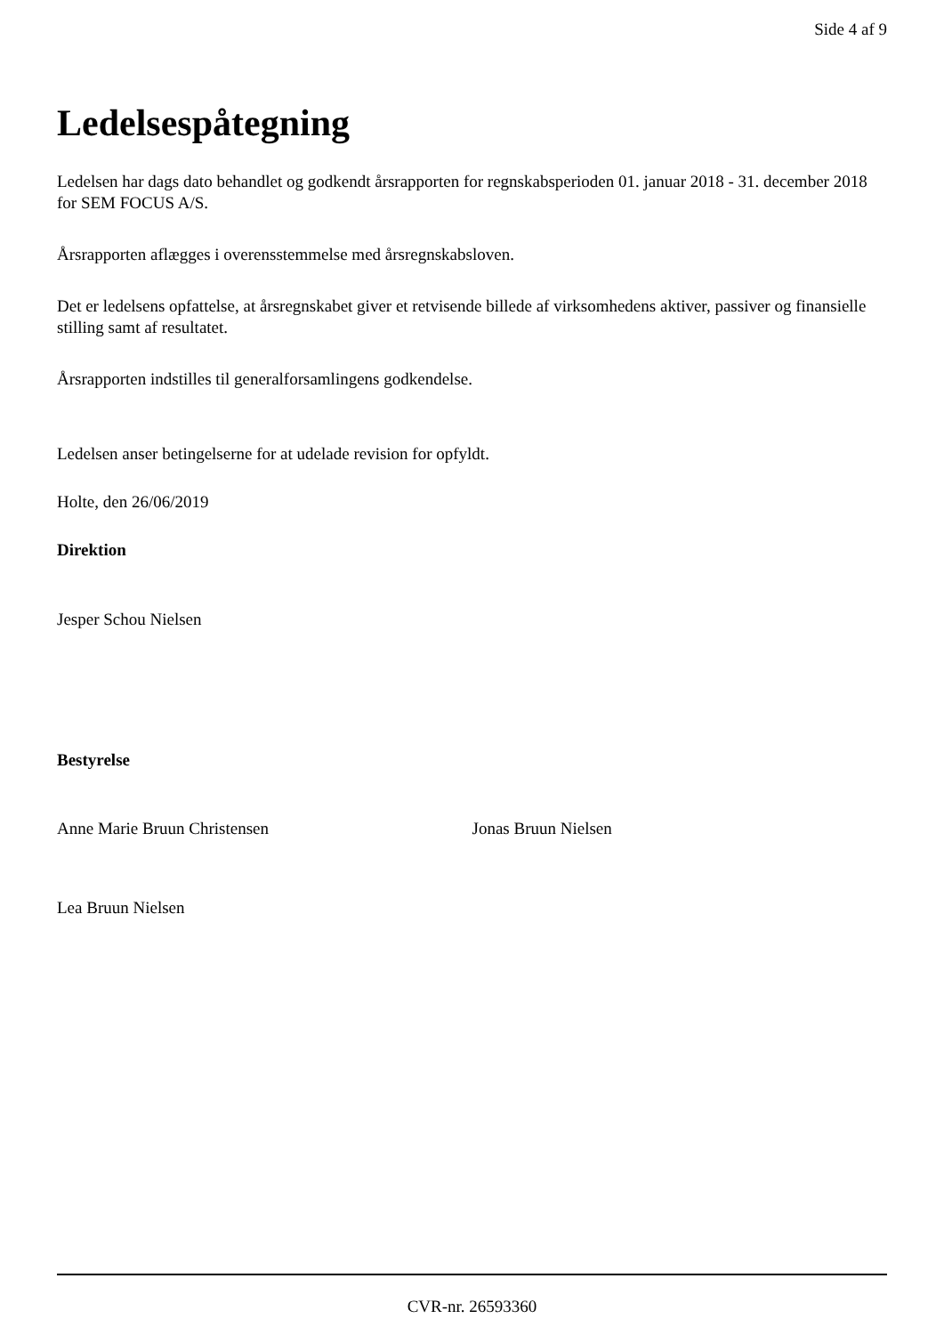Side 4 af 9
Ledelsespåtegning
Ledelsen har dags dato behandlet og godkendt årsrapporten for regnskabsperioden 01. januar 2018 - 31. december 2018 for SEM FOCUS A/S.
Årsrapporten aflægges i overensstemmelse med årsregnskabsloven.
Det er ledelsens opfattelse, at årsregnskabet giver et retvisende billede af virksomhedens aktiver, passiver og finansielle stilling samt af resultatet.
Årsrapporten indstilles til generalforsamlingens godkendelse.
Ledelsen anser betingelserne for at udelade revision for opfyldt.
Holte, den 26/06/2019
Direktion
Jesper Schou Nielsen
Bestyrelse
Anne Marie Bruun Christensen Jonas Bruun Nielsen
Lea Bruun Nielsen
CVR-nr. 26593360